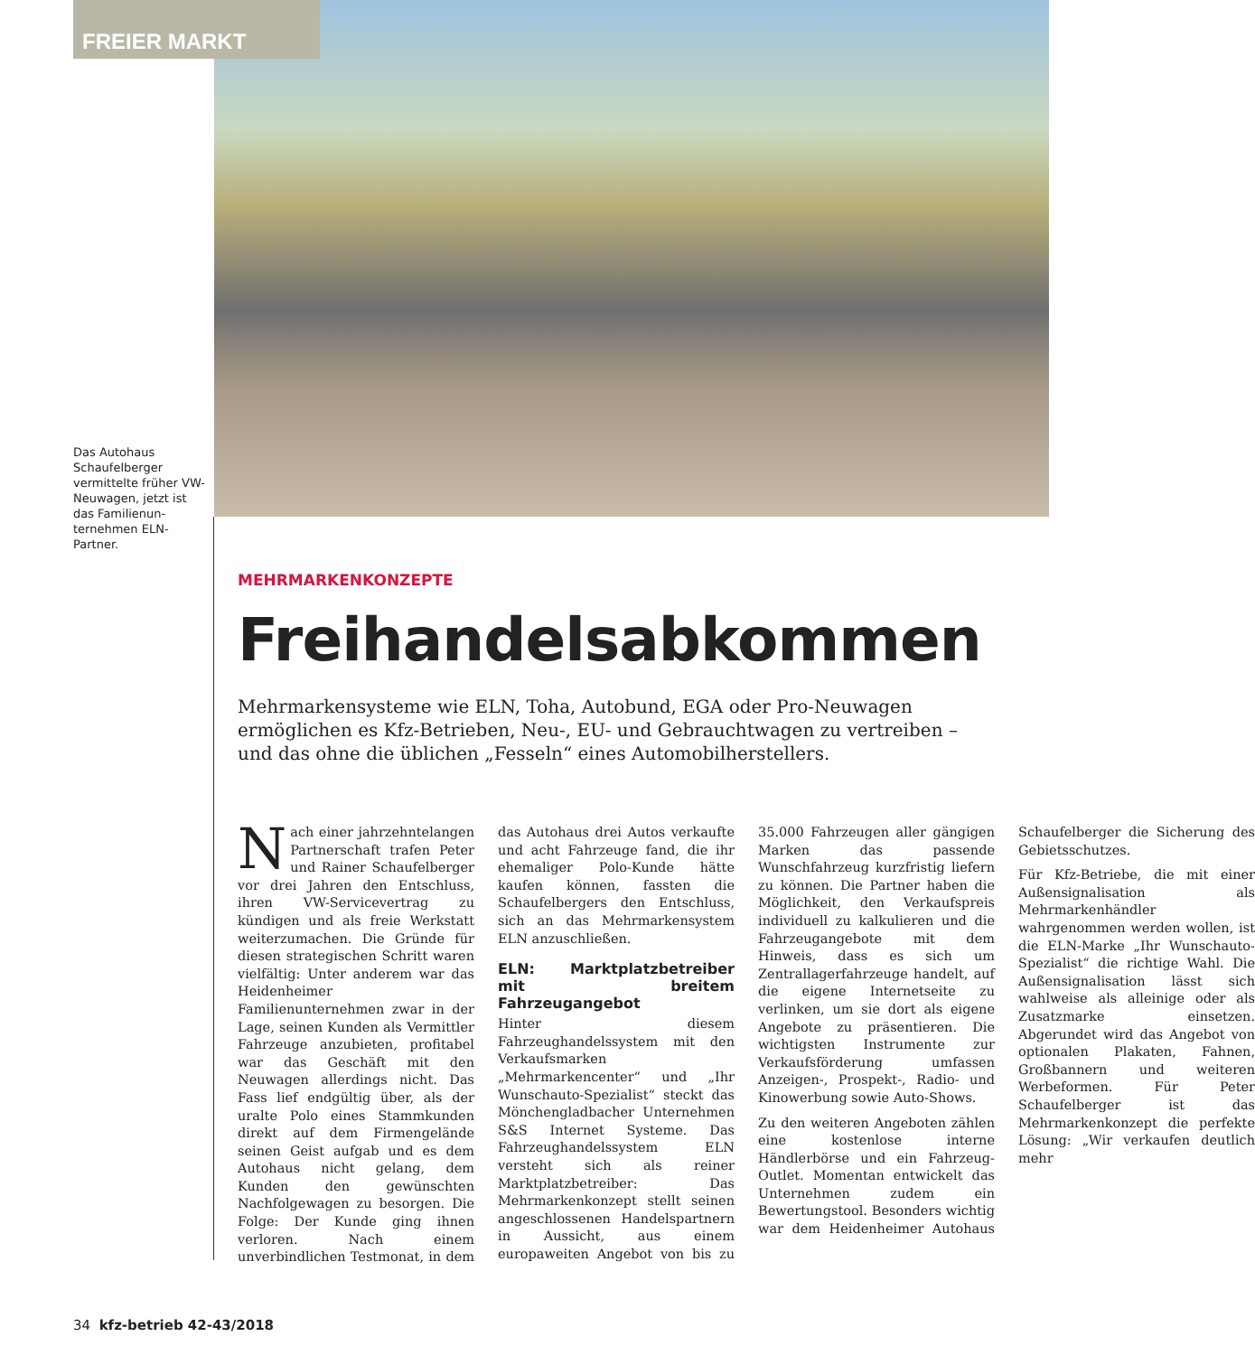FREIER MARKT
Das Autohaus Schaufel­berger vermittelte früher VW-Neuwagen, jetzt ist das Familienun­ternehmen ELN-Partner.
MEHRMARKENKONZEPTE
Freihandelsabkommen
Mehrmarkensysteme wie ELN, Toha, Autobund, EGA oder Pro-Neuwagen ermöglichen es Kfz-Betrieben, Neu-, EU- und Gebrauchtwagen zu vertreiben – und das ohne die üblichen „Fesseln“ eines Automobilherstellers.
Nach einer jahrzehntelangen Partnerschaft trafen Peter und Rainer Schaufelberger vor drei Jahren den Entschluss, ihren VW-Servicevertrag zu kündigen und als freie Werkstatt weiterzumachen. Die Gründe für diesen strategischen Schritt waren vielfältig: Unter anderem war das Heidenheimer Familienunternehmen zwar in der Lage, seinen Kunden als Vermittler Fahrzeuge anzubieten, profitabel war das Geschäft mit den Neuwagen allerdings nicht. Das Fass lief endgültig über, als der uralte Polo eines Stammkunden direkt auf dem Firmengelände seinen Geist aufgab und es dem Autohaus nicht gelang, dem Kunden den gewünschten Nachfolgewagen zu besorgen. Die Folge: Der Kunde ging ihnen verloren. Nach einem unverbindlichen Testmonat, in dem das Autohaus drei Autos verkaufte und acht Fahrzeuge fand, die ihr ehemaliger Polo-Kunde hätte kaufen können, fassten die Schaufelbergers den Entschluss, sich an das Mehrmarkensystem ELN anzuschließen.
ELN: Marktplatzbetreiber mit breitem Fahrzeugangebot
Hinter diesem Fahrzeughandelssystem mit den Verkaufsmarken „Mehrmarkencenter“ und „Ihr Wunschauto-Spezialist“ steckt das Mönchengladbacher Unternehmen S&S Internet Systeme. Das Fahrzeughandelssystem ELN versteht sich als reiner Marktplatzbetreiber: Das Mehrmarkenkonzept stellt seinen angeschlossenen Handelspartnern in Aussicht, aus einem europaweiten Angebot von bis zu 35.000 Fahrzeugen aller gängigen Marken das passende Wunschfahrzeug kurzfristig liefern zu können. Die Partner haben die Möglichkeit, den Verkaufspreis individuell zu kalkulieren und die Fahrzeugangebote mit dem Hinweis, dass es sich um Zentrallagerfahrzeuge handelt, auf die eigene Internetseite zu verlinken, um sie dort als eigene Angebote zu präsentieren. Die wichtigsten Instrumente zur Verkaufsförderung umfassen Anzeigen-, Prospekt-, Radio- und Kinowerbung sowie Auto-Shows.
Zu den weiteren Angeboten zählen eine kostenlose interne Händlerbörse und ein Fahrzeug-Outlet. Momentan entwickelt das Unternehmen zudem ein Bewertungstool. Besonders wichtig war dem Heidenheimer Autohaus Schaufelberger die Sicherung des Gebietsschutzes.
Für Kfz-Betriebe, die mit einer Außensignalisation als Mehrmarkenhändler wahrgenommen werden wollen, ist die ELN-Marke „Ihr Wunschauto-Spezialist“ die richtige Wahl. Die Außensignalisation lässt sich wahlweise als alleinige oder als Zusatzmarke einsetzen. Abgerundet wird das Angebot von optionalen Plakaten, Fahnen, Großbannern und weiteren Werbeformen. Für Peter Schaufelberger ist das Mehrmarkenkonzept die perfekte Lösung: „Wir verkaufen deutlich mehr
34 kfz-betrieb 42-43/2018